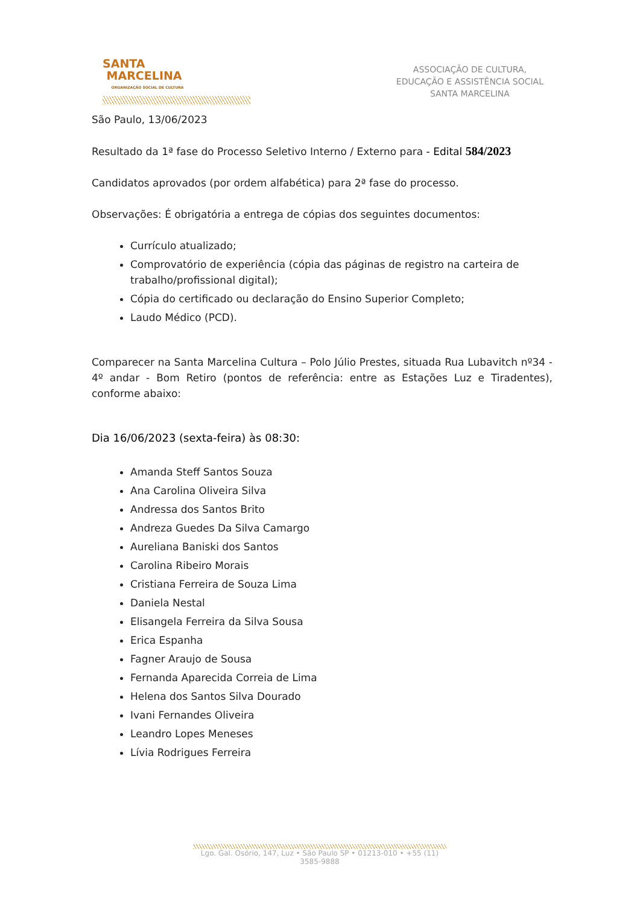SANTA
MARCELINA
ORGANIZAÇÃO SOCIAL DE CULTURA
ASSOCIAÇÃO DE CULTURA,
EDUCAÇÃO E ASSISTÊNCIA SOCIAL
SANTA MARCELINA
São Paulo, 13/06/2023
Resultado da 1ª fase do Processo Seletivo Interno / Externo para - Edital 584/2023
Candidatos aprovados (por ordem alfabética) para 2ª fase do processo.
Observações: É obrigatória a entrega de cópias dos seguintes documentos:
Currículo atualizado;
Comprovatório de experiência (cópia das páginas de registro na carteira de trabalho/profissional digital);
Cópia do certificado ou declaração do Ensino Superior Completo;
Laudo Médico (PCD).
Comparecer na Santa Marcelina Cultura – Polo Júlio Prestes, situada Rua Lubavitch nº34 - 4º andar - Bom Retiro (pontos de referência: entre as Estações Luz e Tiradentes), conforme abaixo:
Dia 16/06/2023 (sexta-feira) às 08:30:
Amanda Steff Santos Souza
Ana Carolina Oliveira Silva
Andressa dos Santos Brito
Andreza Guedes Da Silva Camargo
Aureliana Baniski dos Santos
Carolina Ribeiro Morais
Cristiana Ferreira de Souza Lima
Daniela Nestal
Elisangela Ferreira da Silva Sousa
Erica Espanha
Fagner Araujo de Sousa
Fernanda Aparecida Correia de Lima
Helena dos Santos Silva Dourado
Ivani Fernandes Oliveira
Leandro Lopes Meneses
Lívia Rodrigues Ferreira
Lgo. Gal. Osório, 147, Luz • São Paulo SP • 01213-010 • +55 (11) 3585-9888